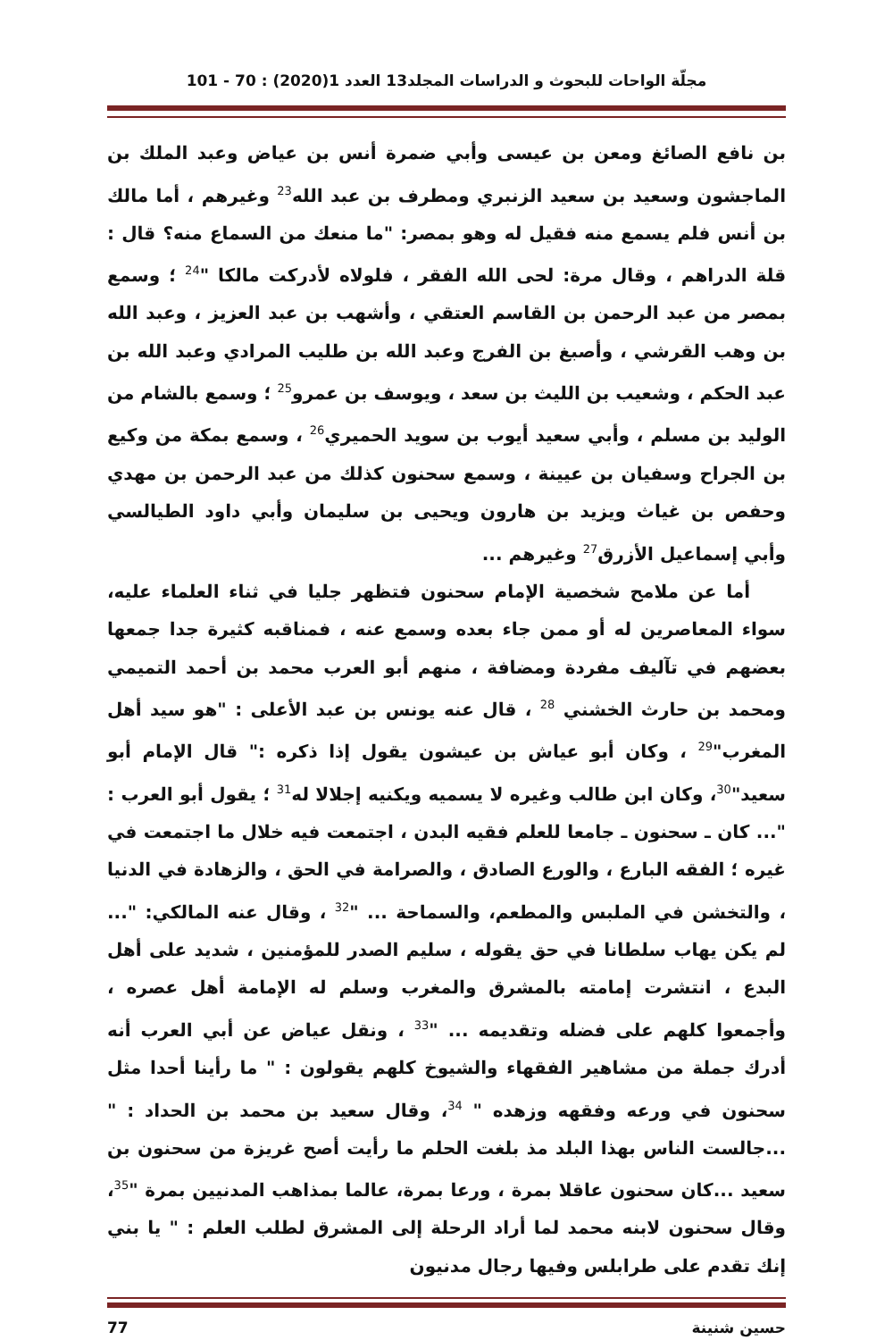مجلّة الواحات للبحوث و الدراسات المجلد13 العدد 1(2020) : 70 - 101
بن نافع الصائغ ومعن بن عيسى وأبي ضمرة أنس بن عياض وعبد الملك بن الماجشون وسعيد بن سعيد الزنبري ومطرف بن عبد الله<sup>23</sup> وغيرهم ، أما مالك بن أنس فلم يسمع منه فقيل له وهو بمصر: "ما منعك من السماع منه؟ قال : قلة الدراهم ، وقال مرة: لحى الله الفقر ، فلولاه لأدركت مالكا "<sup>24</sup> ؛ وسمع بمصر من عبد الرحمن بن القاسم العتقي ، وأشهب بن عبد العزيز ، وعبد الله بن وهب القرشي ، وأصبغ بن الفرج وعبد الله بن طليب المرادي وعبد الله بن عبد الحكم ، وشعيب بن الليث بن سعد ، ويوسف بن عمرو<sup>25</sup> ؛ وسمع بالشام من الوليد بن مسلم ، وأبي سعيد أيوب بن سويد الحميري<sup>26</sup> ، وسمع بمكة من وكيع بن الجراح وسفيان بن عيينة ، وسمع سحنون كذلك من عبد الرحمن بن مهدي وحفص بن غياث ويزيد بن هارون ويحيى بن سليمان وأبي داود الطيالسي وأبي إسماعيل الأزرق<sup>27</sup> وغيرهم ...
أما عن ملامح شخصية الإمام سحنون فتظهر جليا في ثناء العلماء عليه، سواء المعاصرين له أو ممن جاء بعده وسمع عنه ، فمناقبه كثيرة جدا جمعها بعضهم في تآليف مفردة ومضافة ، منهم أبو العرب محمد بن أحمد التميمي ومحمد بن حارث الخشني <sup>28</sup> ، قال عنه يونس بن عبد الأعلى : "هو سيد أهل المغرب"<sup>29</sup> ، وكان أبو عياش بن عيشون يقول إذا ذكره :" قال الإمام أبو سعيد"<sup>30</sup>، وكان ابن طالب وغيره لا يسميه ويكنيه إجلالا له<sup>31</sup> ؛ يقول أبو العرب : "... كان ـ سحنون ـ جامعا للعلم فقيه البدن ، اجتمعت فيه خلال ما اجتمعت في غيره ؛ الفقه البارع ، والورع الصادق ، والصرامة في الحق ، والزهادة في الدنيا ، والتخشن في الملبس والمطعم، والسماحة ... "<sup>32</sup> ، وقال عنه المالكي: "... لم يكن يهاب سلطانا في حق يقوله ، سليم الصدر للمؤمنين ، شديد على أهل البدع ، انتشرت إمامته بالمشرق والمغرب وسلم له الإمامة أهل عصره ، وأجمعوا كلهم على فضله وتقديمه ... "<sup>33</sup> ، ونقل عياض عن أبي العرب أنه أدرك جملة من مشاهير الفقهاء والشيوخ كلهم يقولون : " ما رأينا أحدا مثل سحنون في ورعه وفقهه وزهده " <sup>34</sup>، وقال سعيد بن محمد بن الحداد : " ...جالست الناس بهذا البلد مذ بلغت الحلم ما رأيت أصح غريزة من سحنون بن سعيد ...كان سحنون عاقلا بمرة ، ورعا بمرة، عالما بمذاهب المدنيين بمرة "<sup>35</sup>، وقال سحنون لابنه محمد لما أراد الرحلة إلى المشرق لطلب العلم : " يا بني إنك تقدم على طرابلس وفيها رجال مدنيون
حسين شنينة 77